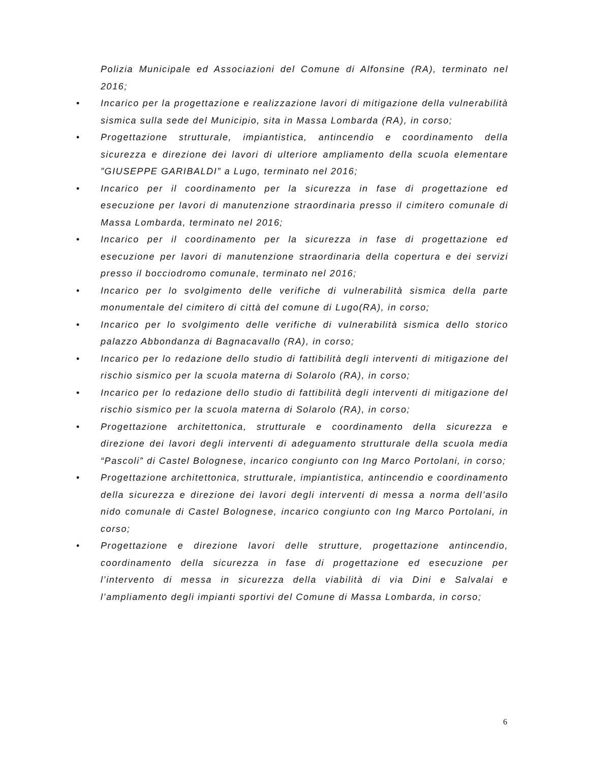Polizia Municipale ed Associazioni del Comune di Alfonsine (RA), terminato nel 2016;
• Incarico per la progettazione e realizzazione lavori di mitigazione della vulnerabilità sismica sulla sede del Municipio, sita in Massa Lombarda (RA), in corso;
• Progettazione strutturale, impiantistica, antincendio e coordinamento della sicurezza e direzione dei lavori di ulteriore ampliamento della scuola elementare ”GIUSEPPE GARIBALDI” a Lugo, terminato nel 2016;
• Incarico per il coordinamento per la sicurezza in fase di progettazione ed esecuzione per lavori di manutenzione straordinaria presso il cimitero comunale di Massa Lombarda, terminato nel 2016;
• Incarico per il coordinamento per la sicurezza in fase di progettazione ed esecuzione per lavori di manutenzione straordinaria della copertura e dei servizi presso il bocciodromo comunale, terminato nel 2016;
• Incarico per lo svolgimento delle verifiche di vulnerabilità sismica della parte monumentale del cimitero di città del comune di Lugo(RA), in corso;
• Incarico per lo svolgimento delle verifiche di vulnerabilità sismica dello storico palazzo Abbondanza di Bagnacavallo (RA), in corso;
• Incarico per lo redazione dello studio di fattibilità degli interventi di mitigazione del rischio sismico per la scuola materna di Solarolo (RA), in corso;
• Incarico per lo redazione dello studio di fattibilità degli interventi di mitigazione del rischio sismico per la scuola materna di Solarolo (RA), in corso;
• Progettazione architettonica, strutturale e coordinamento della sicurezza e direzione dei lavori degli interventi di adeguamento strutturale della scuola media “Pascoli” di Castel Bolognese, incarico congiunto con Ing Marco Portolani, in corso;
• Progettazione architettonica, strutturale, impiantistica, antincendio e coordinamento della sicurezza e direzione dei lavori degli interventi di messa a norma dell’asilo nido comunale di Castel Bolognese, incarico congiunto con Ing Marco Portolani, in corso;
• Progettazione e direzione lavori delle strutture, progettazione antincendio, coordinamento della sicurezza in fase di progettazione ed esecuzione per l’intervento di messa in sicurezza della viabilità di via Dini e Salvalai e l’ampliamento degli impianti sportivi del Comune di Massa Lombarda, in corso;
6